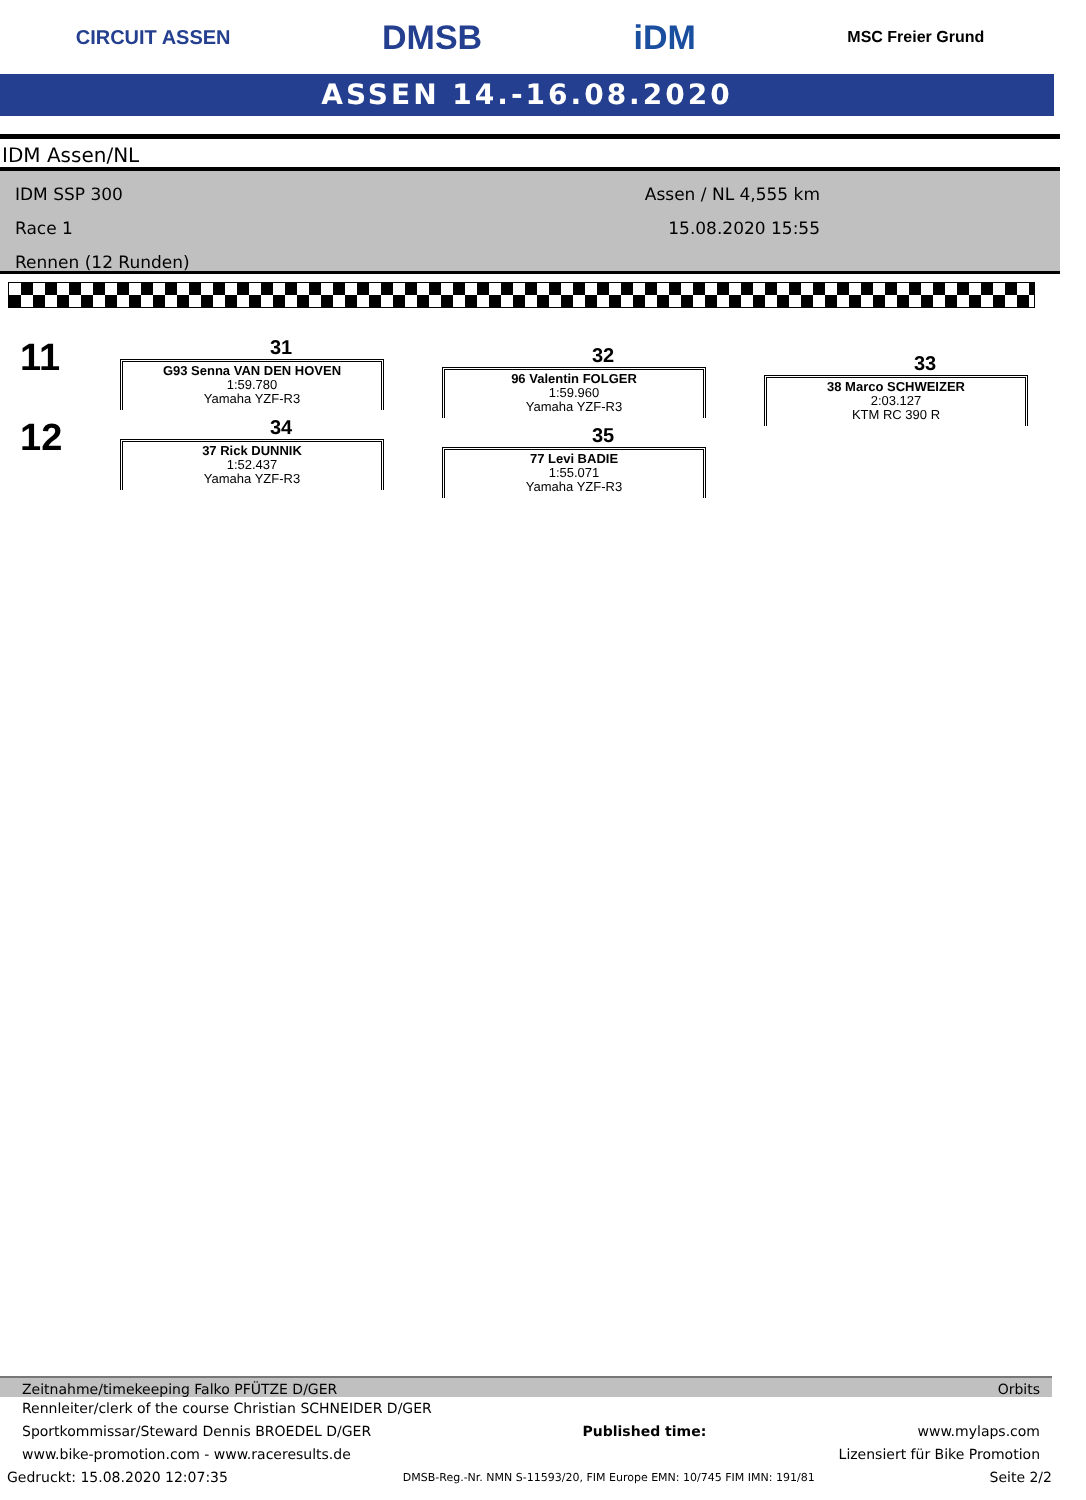CIRCUIT ASSEN DMSB iDM MSC Freier Grund
ASSEN 14.-16.08.2020
IDM Assen/NL
IDM SSP 300
Race 1
Rennen (12 Runden)
Assen / NL 4,555 km
15.08.2020 15:55
11
31
G93 Senna VAN DEN HOVEN
1:59.780
Yamaha YZF-R3
32
96 Valentin FOLGER
1:59.960
Yamaha YZF-R3
33
38 Marco SCHWEIZER
2:03.127
KTM RC 390 R
12
34
37 Rick DUNNIK
1:52.437
Yamaha YZF-R3
35
77 Levi BADIE
1:55.071
Yamaha YZF-R3
Zeitnahme/timekeeping Falko PFÜTZE D/GER Orbits
Rennleiter/clerk of the course Christian SCHNEIDER D/GER
Sportkommissar/Steward Dennis BROEDEL D/GER Published time: www.mylaps.com
www.bike-promotion.com - www.raceresults.de Lizensiert für Bike Promotion
Gedruckt: 15.08.2020 12:07:35 DMSB-Reg.-Nr. NMN S-11593/20, FIM Europe EMN: 10/745 FIM IMN: 191/81 Seite 2/2